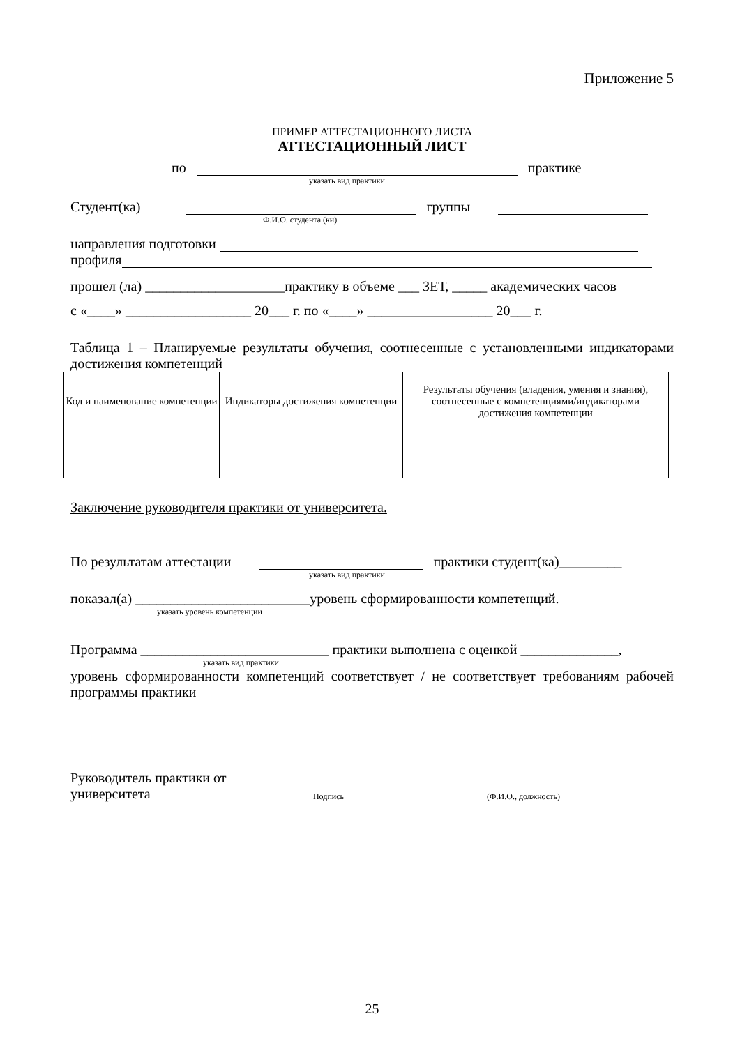Приложение 5
ПРИМЕР АТТЕСТАЦИОННОГО ЛИСТА
АТТЕСТАЦИОННЫЙ ЛИСТ
по практике
указать вид практики
Студент(ка) группы
Ф.И.О. студента (ки)
направления подготовки
профиля
прошел (ла) ____________________практику в объеме ___ ЗЕТ, _____ академических часов
с «____» __________________ 20___ г. по «____» __________________ 20___ г.
Таблица 1 – Планируемые результаты обучения, соотнесенные с установленными индикаторами достижения компетенций
| Код и наименование компетенции | Индикаторы достижения компетенции | Результаты обучения (владения, умения и знания), соотнесенные с компетенциями/индикаторами достижения компетенции |
| --- | --- | --- |
Заключение руководителя практики от университета.
По результатам аттестации практики студент(ка)_________
указать вид практики
показал(а) _________________________уровень сформированности компетенций.
указать уровень компетенции
Программа ___________________________ практики выполнена с оценкой ______________,
указать вид практики
уровень сформированности компетенций соответствует / не соответствует требованиям рабочей программы практики
Руководитель практики от университета
Подпись
(Ф.И.О., должность)
25